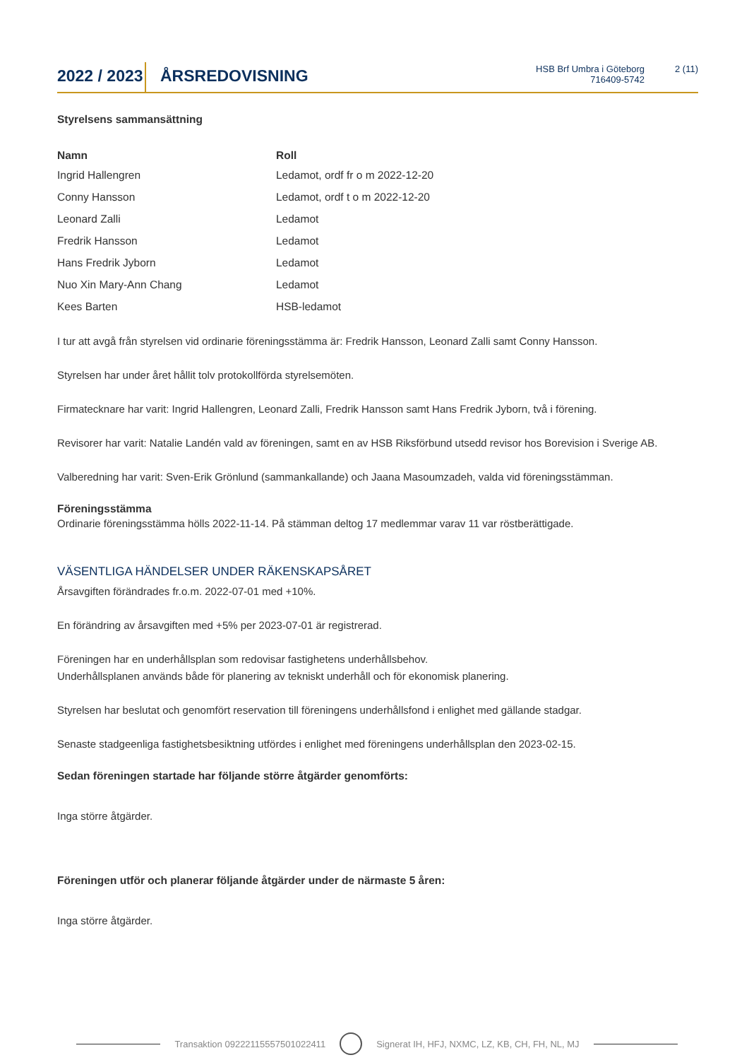2022 / 2023
ÅRSREDOVISNING
HSB Brf Umbra i Göteborg
716409-5742
2 (11)
Styrelsens sammansättning
| Namn | Roll |
| --- | --- |
| Ingrid Hallengren | Ledamot, ordf fr o m 2022-12-20 |
| Conny Hansson | Ledamot, ordf t o m 2022-12-20 |
| Leonard Zalli | Ledamot |
| Fredrik Hansson | Ledamot |
| Hans Fredrik Jyborn | Ledamot |
| Nuo Xin Mary-Ann Chang | Ledamot |
| Kees Barten | HSB-ledamot |
I tur att avgå från styrelsen vid ordinarie föreningsstämma är: Fredrik Hansson, Leonard Zalli samt Conny Hansson.
Styrelsen har under året hållit tolv protokollförda styrelsemöten.
Firmatecknare har varit: Ingrid Hallengren, Leonard Zalli, Fredrik Hansson samt Hans Fredrik Jyborn, två i förening.
Revisorer har varit: Natalie Landén vald av föreningen, samt en av HSB Riksförbund utsedd revisor hos Borevision i Sverige AB.
Valberedning har varit: Sven-Erik Grönlund (sammankallande) och Jaana Masoumzadeh, valda vid föreningsstämman.
Föreningsstämma
Ordinarie föreningsstämma hölls 2022-11-14. På stämman deltog 17 medlemmar varav 11 var röstberättigade.
VÄSENTLIGA HÄNDELSER UNDER RÄKENSKAPSÅRET
Årsavgiften förändrades fr.o.m. 2022-07-01 med +10%.
En förändring av årsavgiften med +5% per 2023-07-01 är registrerad.
Föreningen har en underhållsplan som redovisar fastighetens underhållsbehov.
Underhållsplanen används både för planering av tekniskt underhåll och för ekonomisk planering.
Styrelsen har beslutat och genomfört reservation till föreningens underhållsfond i enlighet med gällande stadgar.
Senaste stadgeenliga fastighetsbesiktning utfördes i enlighet med föreningens underhållsplan den 2023-02-15.
Sedan föreningen startade har följande större åtgärder genomförts:
Inga större åtgärder.
Föreningen utför och planerar följande åtgärder under de närmaste 5 åren:
Inga större åtgärder.
Transaktion 09222115557501022411
Signerat IH, HFJ, NXMC, LZ, KB, CH, FH, NL, MJ